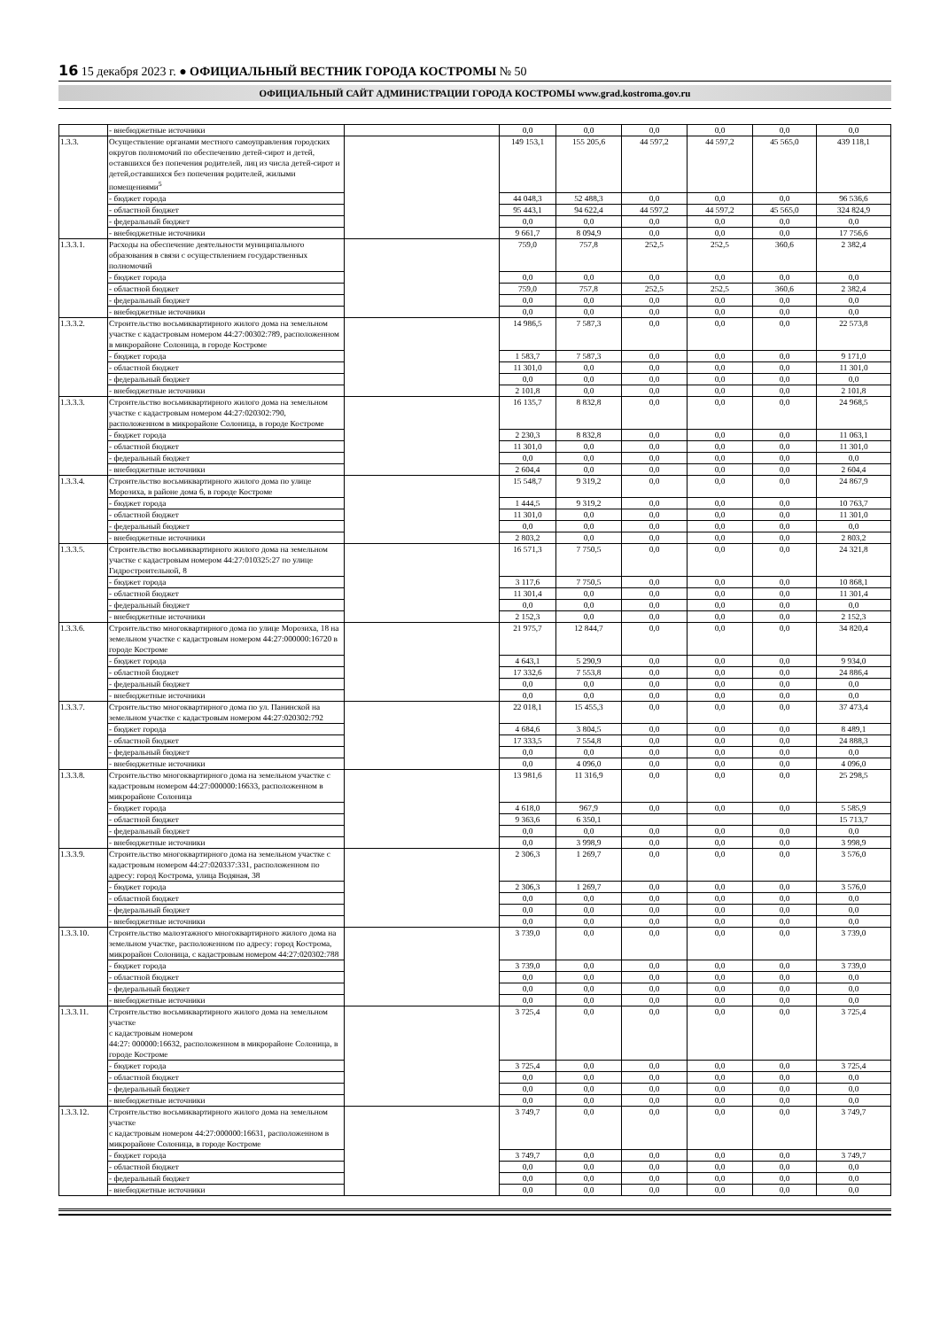16 15 декабря 2023 г. ● ОФИЦИАЛЬНЫЙ ВЕСТНИК ГОРОДА КОСТРОМЫ № 50
ОФИЦИАЛЬНЫЙ САЙТ АДМИНИСТРАЦИИ ГОРОДА КОСТРОМЫ www.grad.kostroma.gov.ru
| | - внебюджетные источники | | 0,0 | 0,0 | 0,0 | 0,0 | 0,0 | 0,0 |
| 1.3.3. | Осуществление органами местного самоуправления городских округов полномочий по обеспечению детей-сирот и детей, оставшихся без попечения родителей, лиц из числа детей-сирот и детей,оставшихся без попечения родителей, жилыми помещениями<sup>5</sup> | | 149 153,1 | 155 205,6 | 44 597,2 | 44 597,2 | 45 565,0 | 439 118,1 |
| | - бюджет города | | 44 048,3 | 52 488,3 | 0,0 | 0,0 | 0,0 | 96 536,6 |
| | - областной бюджет | | 95 443,1 | 94 622,4 | 44 597,2 | 44 597,2 | 45 565,0 | 324 824,9 |
| | - федеральный бюджет | | 0,0 | 0,0 | 0,0 | 0,0 | 0,0 | 0,0 |
| | - внебюджетные источники | | 9 661,7 | 8 094,9 | 0,0 | 0,0 | 0,0 | 17 756,6 |
| 1.3.3.1. | Расходы на обеспечение деятельности муниципального образования в связи с осуществлением государственных полномочий | | 759,0 | 757,8 | 252,5 | 252,5 | 360,6 | 2 382,4 |
| | - бюджет города | | 0,0 | 0,0 | 0,0 | 0,0 | 0,0 | 0,0 |
| | - областной бюджет | | 759,0 | 757,8 | 252,5 | 252,5 | 360,6 | 2 382,4 |
| | - федеральный бюджет | | 0,0 | 0,0 | 0,0 | 0,0 | 0,0 | 0,0 |
| | - внебюджетные источники | | 0,0 | 0,0 | 0,0 | 0,0 | 0,0 | 0,0 |
| 1.3.3.2. | Строительство восьмиквартирного жилого дома на земельном участке с кадастровым номером 44:27:00302:789, расположенном в микрорайоне Солоница, в городе Костроме | | 14 986,5 | 7 587,3 | 0,0 | 0,0 | 0,0 | 22 573,8 |
| | - бюджет города | | 1 583,7 | 7 587,3 | 0,0 | 0,0 | 0,0 | 9 171,0 |
| | - областной бюджет | | 11 301,0 | 0,0 | 0,0 | 0,0 | 0,0 | 11 301,0 |
| | - федеральный бюджет | | 0,0 | 0,0 | 0,0 | 0,0 | 0,0 | 0,0 |
| | - внебюджетные источники | | 2 101,8 | 0,0 | 0,0 | 0,0 | 0,0 | 2 101,8 |
| 1.3.3.3. | Строительство восьмиквартирного жилого дома на земельном участке с кадастровым номером 44:27:020302:790, расположенном в микрорайоне Солоница, в городе Костроме | | 16 135,7 | 8 832,8 | 0,0 | 0,0 | 0,0 | 24 968,5 |
| | - бюджет города | | 2 230,3 | 8 832,8 | 0,0 | 0,0 | 0,0 | 11 063,1 |
| | - областной бюджет | | 11 301,0 | 0,0 | 0,0 | 0,0 | 0,0 | 11 301,0 |
| | - федеральный бюджет | | 0,0 | 0,0 | 0,0 | 0,0 | 0,0 | 0,0 |
| | - внебюджетные источники | | 2 604,4 | 0,0 | 0,0 | 0,0 | 0,0 | 2 604,4 |
| 1.3.3.4. | Строительство восьмиквартирного жилого дома по улице Морозиха, в районе дома 6, в городе Костроме | | 15 548,7 | 9 319,2 | 0,0 | 0,0 | 0,0 | 24 867,9 |
| | - бюджет города | | 1 444,5 | 9 319,2 | 0,0 | 0,0 | 0,0 | 10 763,7 |
| | - областной бюджет | | 11 301,0 | 0,0 | 0,0 | 0,0 | 0,0 | 11 301,0 |
| | - федеральный бюджет | | 0,0 | 0,0 | 0,0 | 0,0 | 0,0 | 0,0 |
| | - внебюджетные источники | | 2 803,2 | 0,0 | 0,0 | 0,0 | 0,0 | 2 803,2 |
| 1.3.3.5. | Строительство восьмиквартирного жилого дома на земельном участке с кадастровым номером 44:27:010325:27 по улице Гидростроительной, 8 | | 16 571,3 | 7 750,5 | 0,0 | 0,0 | 0,0 | 24 321,8 |
| | - бюджет города | | 3 117,6 | 7 750,5 | 0,0 | 0,0 | 0,0 | 10 868,1 |
| | - областной бюджет | | 11 301,4 | 0,0 | 0,0 | 0,0 | 0,0 | 11 301,4 |
| | - федеральный бюджет | | 0,0 | 0,0 | 0,0 | 0,0 | 0,0 | 0,0 |
| | - внебюджетные источники | | 2 152,3 | 0,0 | 0,0 | 0,0 | 0,0 | 2 152,3 |
| 1.3.3.6. | Строительство многоквартирного дома по улице Морозиха, 18 на земельном участке с кадастровым номером 44:27:000000:16720 в городе Костроме | | 21 975,7 | 12 844,7 | 0,0 | 0,0 | 0,0 | 34 820,4 |
| | - бюджет города | | 4 643,1 | 5 290,9 | 0,0 | 0,0 | 0,0 | 9 934,0 |
| | - областной бюджет | | 17 332,6 | 7 553,8 | 0,0 | 0,0 | 0,0 | 24 886,4 |
| | - федеральный бюджет | | 0,0 | 0,0 | 0,0 | 0,0 | 0,0 | 0,0 |
| | - внебюджетные источники | | 0,0 | 0,0 | 0,0 | 0,0 | 0,0 | 0,0 |
| 1.3.3.7. | Строительство многоквартирного дома по ул. Панинской на земельном участке с кадастровым номером 44:27:020302:792 | | 22 018,1 | 15 455,3 | 0,0 | 0,0 | 0,0 | 37 473,4 |
| | - бюджет города | | 4 684,6 | 3 804,5 | 0,0 | 0,0 | 0,0 | 8 489,1 |
| | - областной бюджет | | 17 333,5 | 7 554,8 | 0,0 | 0,0 | 0,0 | 24 888,3 |
| | - федеральный бюджет | | 0,0 | 0,0 | 0,0 | 0,0 | 0,0 | 0,0 |
| | - внебюджетные источники | | 0,0 | 4 096,0 | 0,0 | 0,0 | 0,0 | 4 096,0 |
| 1.3.3.8. | Строительство многоквартирного дома на земельном участке с кадастровым номером 44:27:000000:16633, расположенном в микрорайоне Солоница | | 13 981,6 | 11 316,9 | 0,0 | 0,0 | 0,0 | 25 298,5 |
| | - бюджет города | | 4 618,0 | 967,9 | 0,0 | 0,0 | 0,0 | 5 585,9 |
| | - областной бюджет | | 9 363,6 | 6 350,1 | | | | 15 713,7 |
| | - федеральный бюджет | | 0,0 | 0,0 | 0,0 | 0,0 | 0,0 | 0,0 |
| | - внебюджетные источники | | 0,0 | 3 998,9 | 0,0 | 0,0 | 0,0 | 3 998,9 |
| 1.3.3.9. | Строительство многоквартирного дома на земельном участке с кадастровым номером 44:27:020337:331, расположенном по адресу: город Кострома, улица Водяная, 38 | | 2 306,3 | 1 269,7 | 0,0 | 0,0 | 0,0 | 3 576,0 |
| | - бюджет города | | 2 306,3 | 1 269,7 | 0,0 | 0,0 | 0,0 | 3 576,0 |
| | - областной бюджет | | 0,0 | 0,0 | 0,0 | 0,0 | 0,0 | 0,0 |
| | - федеральный бюджет | | 0,0 | 0,0 | 0,0 | 0,0 | 0,0 | 0,0 |
| | - внебюджетные источники | | 0,0 | 0,0 | 0,0 | 0,0 | 0,0 | 0,0 |
| 1.3.3.10. | Строительство малоэтажного многоквартирного жилого дома на земельном участке, расположенном по адресу: город Кострома, микрорайон Солоница, с кадастровым номером 44:27:020302:788 | | 3 739,0 | 0,0 | 0,0 | 0,0 | 0,0 | 3 739,0 |
| | - бюджет города | | 3 739,0 | 0,0 | 0,0 | 0,0 | 0,0 | 3 739,0 |
| | - областной бюджет | | 0,0 | 0,0 | 0,0 | 0,0 | 0,0 | 0,0 |
| | - федеральный бюджет | | 0,0 | 0,0 | 0,0 | 0,0 | 0,0 | 0,0 |
| | - внебюджетные источники | | 0,0 | 0,0 | 0,0 | 0,0 | 0,0 | 0,0 |
| 1.3.3.11. | Строительство восьмиквартирного жилого дома на земельном участке с кадастровым номером 44:27: 000000:16632, расположенном в микрорайоне Солоница, в городе Костроме | | 3 725,4 | 0,0 | 0,0 | 0,0 | 0,0 | 3 725,4 |
| | - бюджет города | | 3 725,4 | 0,0 | 0,0 | 0,0 | 0,0 | 3 725,4 |
| | - областной бюджет | | 0,0 | 0,0 | 0,0 | 0,0 | 0,0 | 0,0 |
| | - федеральный бюджет | | 0,0 | 0,0 | 0,0 | 0,0 | 0,0 | 0,0 |
| | - внебюджетные источники | | 0,0 | 0,0 | 0,0 | 0,0 | 0,0 | 0,0 |
| 1.3.3.12. | Строительство восьмиквартирного жилого дома на земельном участке с кадастровым номером 44:27:000000:16631, расположенном в микрорайоне Солоница, в городе Костроме | | 3 749,7 | 0,0 | 0,0 | 0,0 | 0,0 | 3 749,7 |
| | - бюджет города | | 3 749,7 | 0,0 | 0,0 | 0,0 | 0,0 | 3 749,7 |
| | - областной бюджет | | 0,0 | 0,0 | 0,0 | 0,0 | 0,0 | 0,0 |
| | - федеральный бюджет | | 0,0 | 0,0 | 0,0 | 0,0 | 0,0 | 0,0 |
| | - внебюджетные источники | | 0,0 | 0,0 | 0,0 | 0,0 | 0,0 | 0,0 |